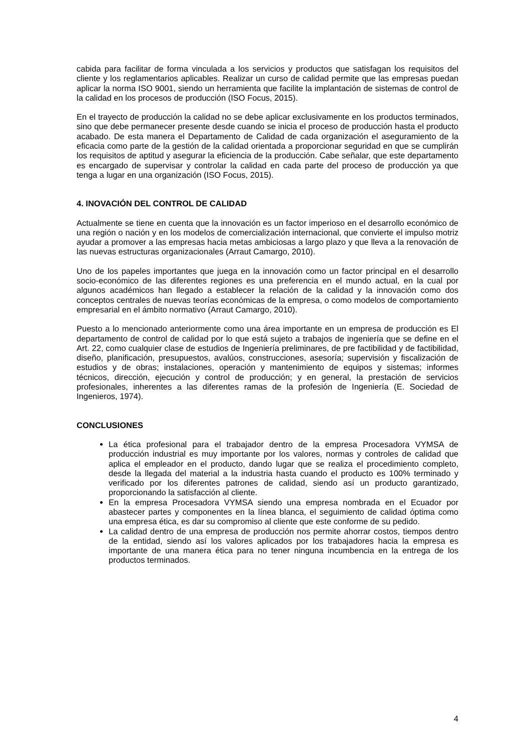cabida para facilitar de forma vinculada a los servicios y productos que satisfagan los requisitos del cliente y los reglamentarios aplicables. Realizar un curso de calidad permite que las empresas puedan aplicar la norma ISO 9001, siendo un herramienta que facilite la implantación de sistemas de control de la calidad en los procesos de producción (ISO Focus, 2015).
En el trayecto de producción la calidad no se debe aplicar exclusivamente en los productos terminados, sino que debe permanecer presente desde cuando se inicia el proceso de producción hasta el producto acabado. De esta manera el Departamento de Calidad de cada organización el aseguramiento de la eficacia como parte de la gestión de la calidad orientada a proporcionar seguridad en que se cumplirán los requisitos de aptitud y asegurar la eficiencia de la producción. Cabe señalar, que este departamento es encargado de supervisar y controlar la calidad en cada parte del proceso de producción ya que tenga a lugar en una organización (ISO Focus, 2015).
4. INOVACIÓN DEL CONTROL DE CALIDAD
Actualmente se tiene en cuenta que la innovación es un factor imperioso en el desarrollo económico de una región o nación y en los modelos de comercialización internacional, que convierte el impulso motriz ayudar a promover a las empresas hacia metas ambiciosas a largo plazo y que lleva a la renovación de las nuevas estructuras organizacionales (Arraut Camargo, 2010).
Uno de los papeles importantes que juega en la innovación como un factor principal en el desarrollo socio-económico de las diferentes regiones es una preferencia en el mundo actual, en la cual por algunos académicos han llegado a establecer la relación de la calidad y la innovación como dos conceptos centrales de nuevas teorías económicas de la empresa, o como modelos de comportamiento empresarial en el ámbito normativo (Arraut Camargo, 2010).
Puesto a lo mencionado anteriormente como una área importante en un empresa de producción es El departamento de control de calidad por lo que está sujeto a trabajos de ingeniería que se define en el Art. 22, como cualquier clase de estudios de Ingeniería preliminares, de pre factibilidad y de factibilidad, diseño, planificación, presupuestos, avalúos, construcciones, asesoría; supervisión y fiscalización de estudios y de obras; instalaciones, operación y mantenimiento de equipos y sistemas; informes técnicos, dirección, ejecución y control de producción; y en general, la prestación de servicios profesionales, inherentes a las diferentes ramas de la profesión de Ingeniería (E. Sociedad de Ingenieros, 1974).
CONCLUSIONES
La ética profesional para el trabajador dentro de la empresa Procesadora VYMSA de producción industrial es muy importante por los valores, normas y controles de calidad que aplica el empleador en el producto, dando lugar que se realiza el procedimiento completo, desde la llegada del material a la industria hasta cuando el producto es 100% terminado y verificado por los diferentes patrones de calidad, siendo así un producto garantizado, proporcionando la satisfacción al cliente.
En la empresa Procesadora VYMSA siendo una empresa nombrada en el Ecuador por abastecer partes y componentes en la línea blanca, el seguimiento de calidad óptima como una empresa ética, es dar su compromiso al cliente que este conforme de su pedido.
La calidad dentro de una empresa de producción nos permite ahorrar costos, tiempos dentro de la entidad, siendo así los valores aplicados por los trabajadores hacia la empresa es importante de una manera ética para no tener ninguna incumbencia en la entrega de los productos terminados.
4